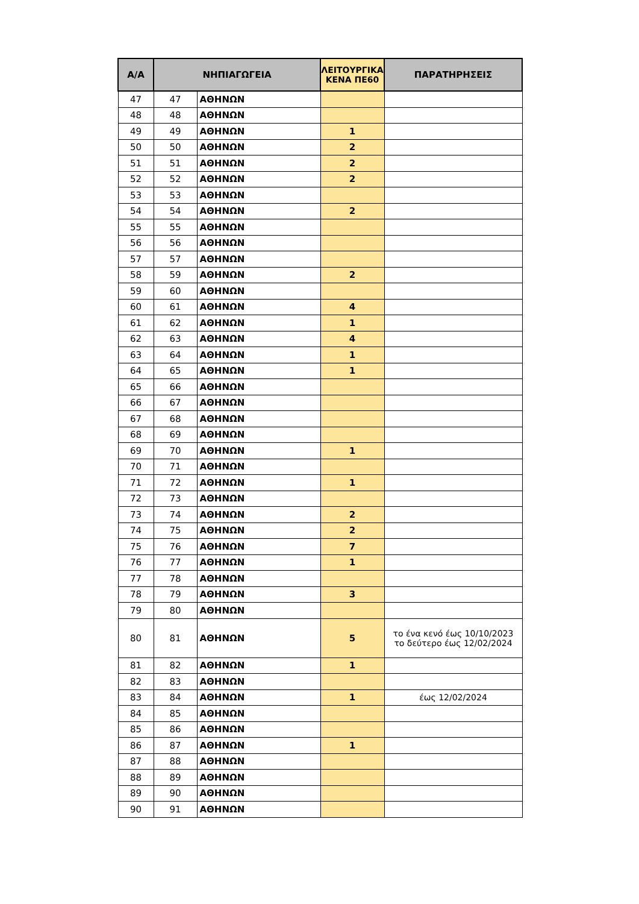| Α/Α | ΝΗΠΙΑΓΩΓΕΙΑ | | ΛΕΙΤΟΥΡΓΙΚΑ ΚΕΝΑ ΠΕ60 | ΠΑΡΑΤΗΡΗΣΕΙΣ |
| --- | --- | --- | --- | --- |
| 47 | 47 | ΑΘΗΝΩΝ | | |
| 48 | 48 | ΑΘΗΝΩΝ | | |
| 49 | 49 | ΑΘΗΝΩΝ | 1 | |
| 50 | 50 | ΑΘΗΝΩΝ | 2 | |
| 51 | 51 | ΑΘΗΝΩΝ | 2 | |
| 52 | 52 | ΑΘΗΝΩΝ | 2 | |
| 53 | 53 | ΑΘΗΝΩΝ | | |
| 54 | 54 | ΑΘΗΝΩΝ | 2 | |
| 55 | 55 | ΑΘΗΝΩΝ | | |
| 56 | 56 | ΑΘΗΝΩΝ | | |
| 57 | 57 | ΑΘΗΝΩΝ | | |
| 58 | 59 | ΑΘΗΝΩΝ | 2 | |
| 59 | 60 | ΑΘΗΝΩΝ | | |
| 60 | 61 | ΑΘΗΝΩΝ | 4 | |
| 61 | 62 | ΑΘΗΝΩΝ | 1 | |
| 62 | 63 | ΑΘΗΝΩΝ | 4 | |
| 63 | 64 | ΑΘΗΝΩΝ | 1 | |
| 64 | 65 | ΑΘΗΝΩΝ | 1 | |
| 65 | 66 | ΑΘΗΝΩΝ | | |
| 66 | 67 | ΑΘΗΝΩΝ | | |
| 67 | 68 | ΑΘΗΝΩΝ | | |
| 68 | 69 | ΑΘΗΝΩΝ | | |
| 69 | 70 | ΑΘΗΝΩΝ | 1 | |
| 70 | 71 | ΑΘΗΝΩΝ | | |
| 71 | 72 | ΑΘΗΝΩΝ | 1 | |
| 72 | 73 | ΑΘΗΝΩΝ | | |
| 73 | 74 | ΑΘΗΝΩΝ | 2 | |
| 74 | 75 | ΑΘΗΝΩΝ | 2 | |
| 75 | 76 | ΑΘΗΝΩΝ | 7 | |
| 76 | 77 | ΑΘΗΝΩΝ | 1 | |
| 77 | 78 | ΑΘΗΝΩΝ | | |
| 78 | 79 | ΑΘΗΝΩΝ | 3 | |
| 79 | 80 | ΑΘΗΝΩΝ | | |
| 80 | 81 | ΑΘΗΝΩΝ | 5 | το ένα κενό έως 10/10/2023 το δεύτερο έως 12/02/2024 |
| 81 | 82 | ΑΘΗΝΩΝ | 1 | |
| 82 | 83 | ΑΘΗΝΩΝ | | |
| 83 | 84 | ΑΘΗΝΩΝ | 1 | έως 12/02/2024 |
| 84 | 85 | ΑΘΗΝΩΝ | | |
| 85 | 86 | ΑΘΗΝΩΝ | | |
| 86 | 87 | ΑΘΗΝΩΝ | 1 | |
| 87 | 88 | ΑΘΗΝΩΝ | | |
| 88 | 89 | ΑΘΗΝΩΝ | | |
| 89 | 90 | ΑΘΗΝΩΝ | | |
| 90 | 91 | ΑΘΗΝΩΝ | | |